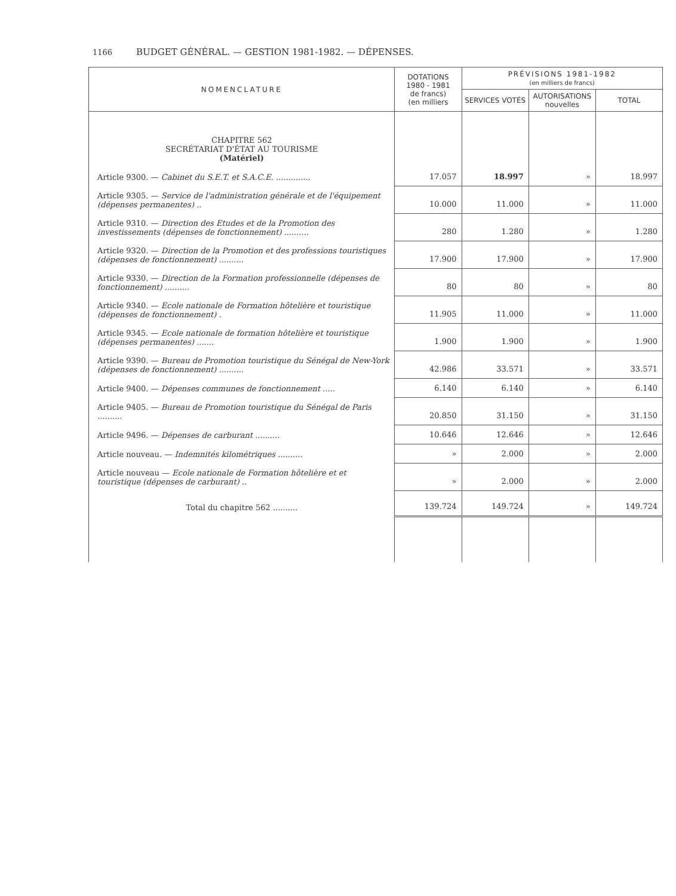1166 BUDGET GÉNÉRAL. — GESTION 1981-1982. — DÉPENSES.
| NOMENCLATURE | DOTATIONS 1980 - 1981 de francs) (en milliers | PRÉVISIONS 1981-1982 (en milliers de francs) | | |
| --- | --- | --- | --- | --- |
| | | SERVICES VOTÉS | AUTORISATIONS nouvelles | TOTAL |
| CHAPITRE 562 SECRÉTARIAT D'ÉTAT AU TOURISME (Matériel) | | | | |
| Article 9300. — Cabinet du S.E.T. et S.A.C.E. .............. | 17.057 | 18.997 | » | 18.997 |
| Article 9305. — Service de l'administration générale et de l'équipement (dépenses permanentes) .. | 10.000 | 11.000 | » | 11.000 |
| Article 9310. — Direction des Etudes et de la Promotion des investissements (dépenses de fonctionnement) .......... | 280 | 1.280 | » | 1.280 |
| Article 9320. — Direction de la Promotion et des professions touristiques (dépenses de fonctionnement) .......... | 17.900 | 17.900 | » | 17.900 |
| Article 9330. — Direction de la Formation professionnelle (dépenses de fonctionnement) .......... | 80 | 80 | » | 80 |
| Article 9340. — Ecole nationale de Formation hôtelière et touristique (dépenses de fonctionnement) . | 11.905 | 11.000 | » | 11.000 |
| Article 9345. — Ecole nationale de formation hôtelière et touristique (dépenses permanentes) ....... | 1.900 | 1.900 | » | 1.900 |
| Article 9390. — Bureau de Promotion touristique du Sénégal de New-York (dépenses de fonctionnement) .......... | 42.986 | 33.571 | » | 33.571 |
| Article 9400. — Dépenses communes de fonctionnement ..... | 6.140 | 6.140 | » | 6.140 |
| Article 9405. — Bureau de Promotion touristique du Sénégal de Paris .......... | 20.850 | 31.150 | » | 31.150 |
| Article 9496. — Dépenses de carburant .......... | 10.646 | 12.646 | » | 12.646 |
| Article nouveau. — Indemnités kilométriques .......... | » | 2.000 | » | 2.000 |
| Article nouveau — Ecole nationale de Formation hôtelière et et touristique (dépenses de carburant) .. | » | 2.000 | » | 2.000 |
| Total du chapitre 562 .......... | 139.724 | 149.724 | » | 149.724 |